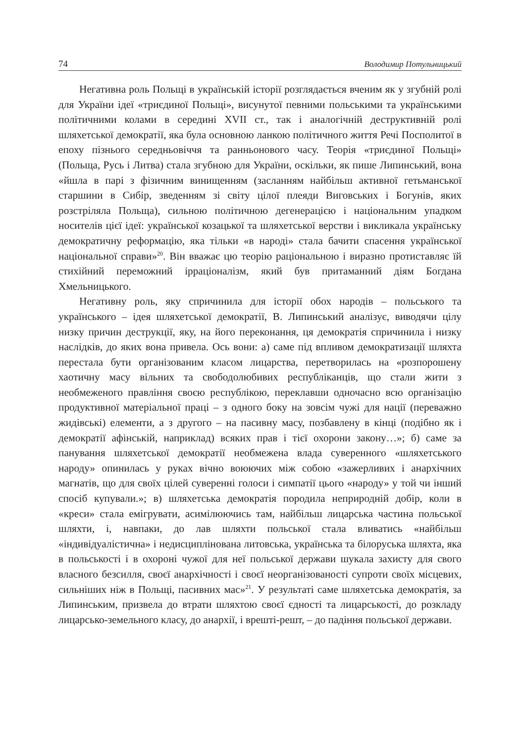74 Володимир Потульницький
Негативна роль Польщі в українській історії розглядається вченим як у згубній ролі для України ідеї «триєдиної Польщі», висунутої певними польськими та українськими політичними колами в середині XVII ст., так і аналогічній деструктивній ролі шляхетської демократії, яка була основною ланкою політичного життя Речі Посполитої в епоху пізнього середньовіччя та ранньонового часу. Теорія «триєдиної Польщі» (Польща, Русь і Литва) стала згубною для України, оскільки, як пише Липинський, вона «йшла в парі з фізичним винищенням (засланням найбільш активної гетьманської старшини в Сибір, зведенням зі світу цілої плеяди Виговських і Богунів, яких розстріляла Польща), сильною політичною дегенерацією і національним упадком носителів цієї ідеї: української козацької та шляхетської верстви і викликала українську демократичну реформацію, яка тільки «в народі» стала бачити спасення української національної справи»<sup>20</sup>. Він вважає цю теорію раціональною і виразно протиставляє їй стихійний переможний ірраціоналізм, який був притаманний діям Богдана Хмельницького.
Негативну роль, яку спричинила для історії обох народів – польського та українського – ідея шляхетської демократії, В. Липинський аналізує, виводячи цілу низку причин деструкції, яку, на його переконання, ця демократія спричинила і низку наслідків, до яких вона привела. Ось вони: а) саме під впливом демократизації шляхта перестала бути організованим класом лицарства, перетворилась на «розпорошену хаотичну масу вільних та свободолюбивих республіканців, що стали жити з необмеженого правління своєю республікою, переклавши одночасно всю організацію продуктивної матеріальної праці – з одного боку на зовсім чужі для нації (переважно жидівські) елементи, а з другого – на пасивну масу, позбавлену в кінці (подібно як і демократії афінській, наприклад) всяких прав і тієї охорони закону…»; б) саме за панування шляхетської демократії необмежена влада суверенного «шляхетського народу» опинилась у руках вічно воюючих між собою «зажерливих і анархічних магнатів, що для своїх цілей суверенні голоси і симпатії цього «народу» у той чи інший спосіб купували.»; в) шляхетська демократія породила неприродній добір, коли в «креси» стала емігрувати, асимілюючись там, найбільш лицарська частина польської шляхти, і, навпаки, до лав шляхти польської стала вливатись «найбільш «індивідуалістична» і недисциплінована литовська, українська та білоруська шляхта, яка в польськості і в охороні чужої для неї польської держави шукала захисту для свого власного безсилля, своєї анархічності і своєї неорганізованості супроти своїх місцевих, сильніших ніж в Польщі, пасивних мас»<sup>21</sup>. У результаті саме шляхетська демократія, за Липинським, призвела до втрати шляхтою своєї єдності та лицарськості, до розкладу лицарсько-земельного класу, до анархії, і врешті-решт, – до падіння польської держави.